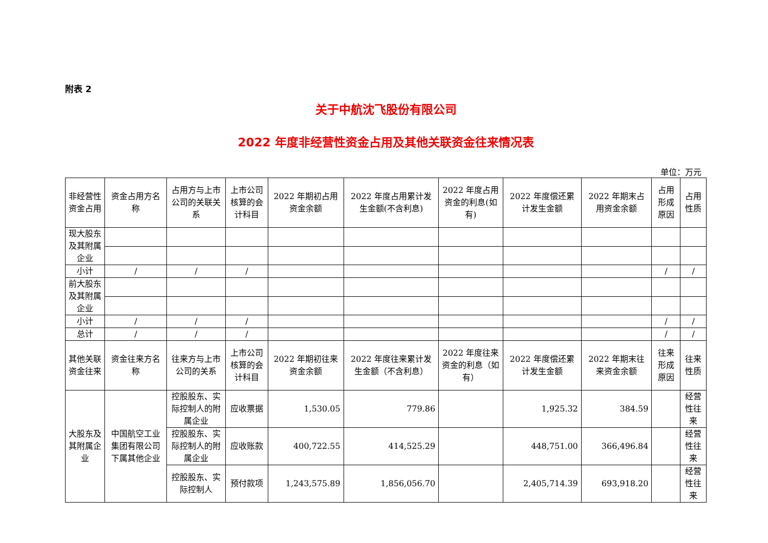附表 2
关于中航沈飞股份有限公司
2022 年度非经营性资金占用及其他关联资金往来情况表
单位：万元
| 非经营性资金占用 | 资金占用方名称 | 占用方与上市公司的关联关系 | 上市公司核算的会计科目 | 2022 年期初占用资金余额 | 2022 年度占用累计发生金额(不含利息) | 2022 年度占用资金的利息(如有) | 2022 年度偿还累计发生金额 | 2022 年期末占用资金余额 | 占用形成原因 | 占用性质 |
| 现大股东及其附属企业 | | | | | | | | | | |
| 小计 | / | / | / | | | | | | / | / |
| 前大股东及其附属企业 | | | | | | | | | | |
| 小计 | / | / | / | | | | | | / | / |
| 总计 | / | / | / | | | | | | / | / |
| 其他关联资金往来 | 资金往来方名称 | 往来方与上市公司的关系 | 上市公司核算的会计科目 | 2022 年期初往来资金余额 | 2022 年度往来累计发生金额（不含利息） | 2022 年度往来资金的利息（如有） | 2022 年度偿还累计发生金额 | 2022 年期末往来资金余额 | 往来形成原因 | 往来性质 |
| 大股东及其附属企业 | 中国航空工业集团有限公司下属其他企业 | 控股股东、实际控制人的附属企业 | 应收票据 | 1,530.05 | 779.86 | | 1,925.32 | 384.59 | | 经营性往来 |
| | | 控股股东、实际控制人的附属企业 | 应收账款 | 400,722.55 | 414,525.29 | | 448,751.00 | 366,496.84 | | 经营性往来 |
| | | 控股股东、实际控制人 | 预付款项 | 1,243,575.89 | 1,856,056.70 | | 2,405,714.39 | 693,918.20 | | 经营性往来 |